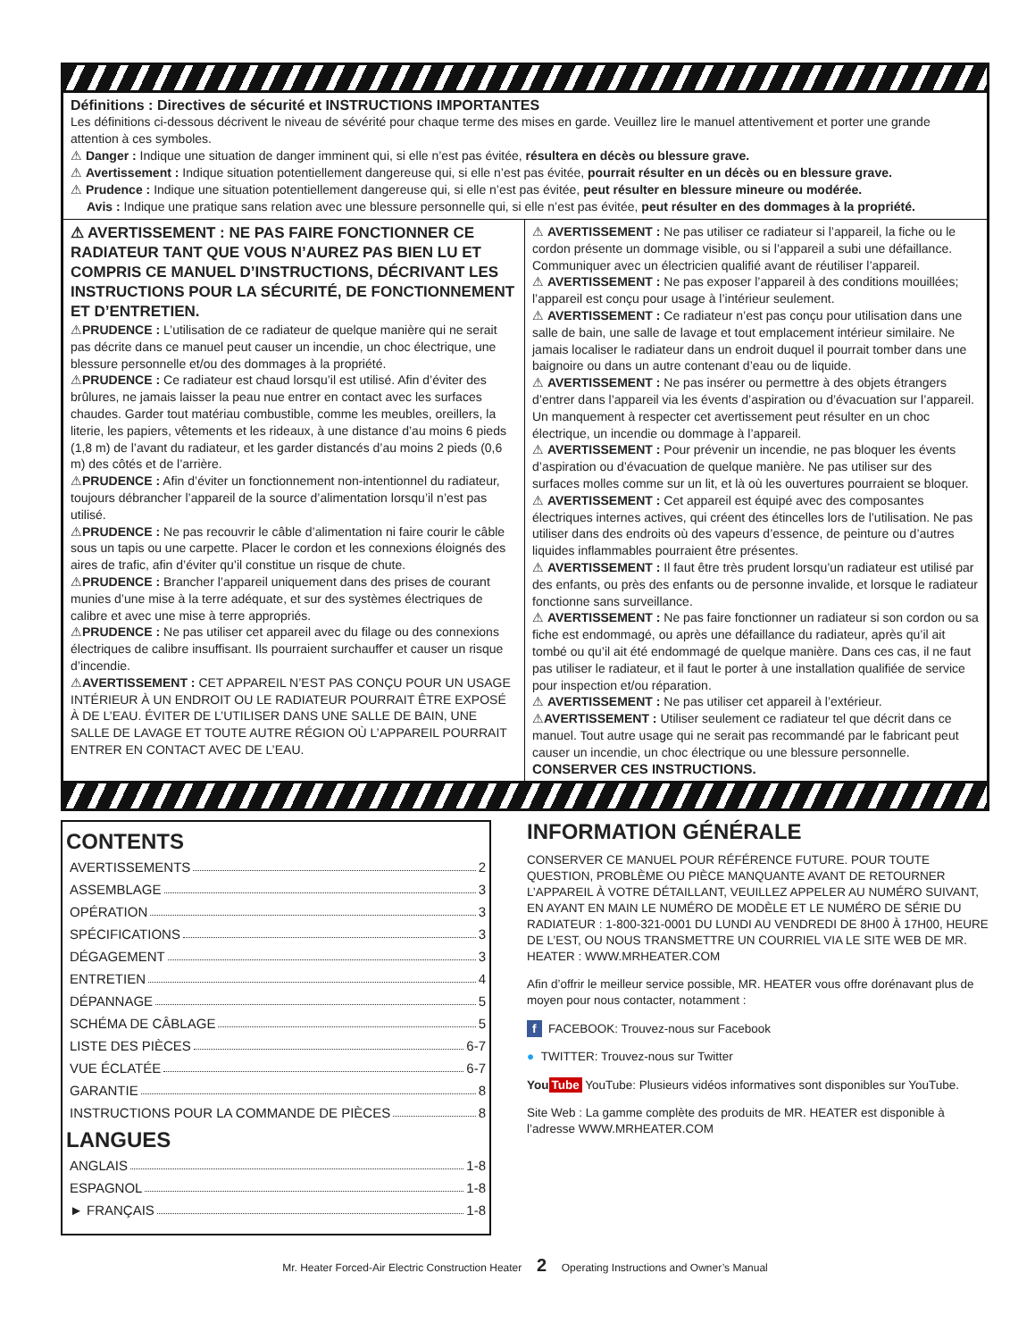Définitions : Directives de sécurité et INSTRUCTIONS IMPORTANTES
Les définitions ci-dessous décrivent le niveau de sévérité pour chaque terme des mises en garde. Veuillez lire le manuel attentivement et porter une grande attention à ces symboles.
⚠ Danger : Indique une situation de danger imminent qui, si elle n’est pas évitée, résultera en décès ou blessure grave.
⚠ Avertissement : Indique situation potentiellement dangereuse qui, si elle n’est pas évitée, pourrait résulter en un décès ou en blessure grave.
⚠ Prudence : Indique une situation potentiellement dangereuse qui, si elle n’est pas évitée, peut résulter en blessure mineure ou modérée.
Avis : Indique une pratique sans relation avec une blessure personnelle qui, si elle n’est pas évitée, peut résulter en des dommages à la propriété.
⚠ AVERTISSEMENT : NE PAS FAIRE FONCTIONNER CE RADIATEUR TANT QUE VOUS N’AUREZ PAS BIEN LU ET COMPRIS CE MANUEL D’INSTRUCTIONS, DÉCRIVANT LES INSTRUCTIONS POUR LA SÉCURITÉ, DE FONCTIONNEMENT ET D’ENTRETIEN.
⚠PRUDENCE : L’utilisation de ce radiateur de quelque manière qui ne serait pas décrite dans ce manuel peut causer un incendie, un choc électrique, une blessure personnelle et/ou des dommages à la propriété.
⚠PRUDENCE : Ce radiateur est chaud lorsqu’il est utilisé. Afin d’éviter des brûlures, ne jamais laisser la peau nue entrer en contact avec les surfaces chaudes. Garder tout matériau combustible, comme les meubles, oreillers, la literie, les papiers, vêtements et les rideaux, à une distance d’au moins 6 pieds (1,8 m) de l’avant du radiateur, et les garder distancés d’au moins 2 pieds (0,6 m) des côtés et de l’arrière.
⚠PRUDENCE : Afin d’éviter un fonctionnement non-intentionnel du radiateur, toujours débrancher l’appareil de la source d’alimentation lorsqu’il n’est pas utilisé.
⚠PRUDENCE : Ne pas recouvrir le câble d’alimentation ni faire courir le câble sous un tapis ou une carpette. Placer le cordon et les connexions éloignés des aires de trafic, afin d’éviter qu’il constitue un risque de chute.
⚠PRUDENCE : Brancher l’appareil uniquement dans des prises de courant munies d’une mise à la terre adéquate, et sur des systèmes électriques de calibre et avec une mise à terre appropriés.
⚠PRUDENCE : Ne pas utiliser cet appareil avec du filage ou des connexions électriques de calibre insuffisant. Ils pourraient surchauffer et causer un risque d’incendie.
⚠AVERTISSEMENT : CET APPAREIL N’EST PAS CONÇU POUR UN USAGE INTÉRIEUR À UN ENDROIT OU LE RADIATEUR POURRAIT ÊTRE EXPOSÉ À DE L’EAU. ÉVITER DE L’UTILISER DANS UNE SALLE DE BAIN, UNE SALLE DE LAVAGE ET TOUTE AUTRE RÉGION OÙ L’APPAREIL POURRAIT ENTRER EN CONTACT AVEC DE L’EAU.
⚠ AVERTISSEMENT : Ne pas utiliser ce radiateur si l’appareil, la fiche ou le cordon présente un dommage visible, ou si l’appareil a subi une défaillance. Communiquer avec un électricien qualifié avant de réutiliser l’appareil.
⚠ AVERTISSEMENT : Ne pas exposer l’appareil à des conditions mouillées; l’appareil est conçu pour usage à l’intérieur seulement.
⚠ AVERTISSEMENT : Ce radiateur n’est pas conçu pour utilisation dans une salle de bain, une salle de lavage et tout emplacement intérieur similaire. Ne jamais localiser le radiateur dans un endroit duquel il pourrait tomber dans une baignoire ou dans un autre contenant d’eau ou de liquide.
⚠ AVERTISSEMENT : Ne pas insérer ou permettre à des objets étrangers d’entrer dans l’appareil via les évents d’aspiration ou d’évacuation sur l’appareil. Un manquement à respecter cet avertissement peut résulter en un choc électrique, un incendie ou dommage à l’appareil.
⚠ AVERTISSEMENT : Pour prévenir un incendie, ne pas bloquer les évents d’aspiration ou d’évacuation de quelque manière. Ne pas utiliser sur des surfaces molles comme sur un lit, et là où les ouvertures pourraient se bloquer.
⚠ AVERTISSEMENT : Cet appareil est équipé avec des composantes électriques internes actives, qui créent des étincelles lors de l’utilisation. Ne pas utiliser dans des endroits où des vapeurs d’essence, de peinture ou d’autres liquides inflammables pourraient être présentes.
⚠ AVERTISSEMENT : Il faut être très prudent lorsqu’un radiateur est utilisé par des enfants, ou près des enfants ou de personne invalide, et lorsque le radiateur fonctionne sans surveillance.
⚠ AVERTISSEMENT : Ne pas faire fonctionner un radiateur si son cordon ou sa fiche est endommagé, ou après une défaillance du radiateur, après qu’il ait tombé ou qu’il ait été endommagé de quelque manière. Dans ces cas, il ne faut pas utiliser le radiateur, et il faut le porter à une installation qualifiée de service pour inspection et/ou réparation.
⚠ AVERTISSEMENT : Ne pas utiliser cet appareil à l’extérieur.
⚠AVERTISSEMENT : Utiliser seulement ce radiateur tel que décrit dans ce manuel. Tout autre usage qui ne serait pas recommandé par le fabricant peut causer un incendie, un choc électrique ou une blessure personnelle.
CONSERVER CES INSTRUCTIONS.
CONTENTS
AVERTISSEMENTS 2
ASSEMBLAGE 3
OPÉRATION 3
SPÉCIFICATIONS 3
DÉGAGEMENT 3
ENTRETIEN 4
DÉPANNAGE 5
SCHÉMA DE CÂBLAGE 5
LISTE DES PIÈCES 6-7
VUE ÉCLATÉE 6-7
GARANTIE 8
INSTRUCTIONS POUR LA COMMANDE DE PIÈCES 8
LANGUES
ANGLAIS 1-8
ESPAGNOL 1-8
► FRANÇAIS 1-8
INFORMATION GÉNÉRALE
CONSERVER CE MANUEL POUR RÉFÉRENCE FUTURE. POUR TOUTE QUESTION, PROBLÈME OU PIÈCE MANQUANTE AVANT DE RETOURNER L’APPAREIL À VOTRE DÉTAILLANT, VEUILLEZ APPELER AU NUMÉRO SUIVANT, EN AYANT EN MAIN LE NUMÉRO DE MODÈLE ET LE NUMÉRO DE SÉRIE DU RADIATEUR : 1-800-321-0001 DU LUNDI AU VENDREDI DE 8H00 À 17H00, HEURE DE L’EST, OU NOUS TRANSMETTRE UN COURRIEL VIA LE SITE WEB DE MR. HEATER : WWW.MRHEATER.COM
Afin d’offrir le meilleur service possible, MR. HEATER vous offre dorénavant plus de moyen pour nous contacter, notamment :
f FACEBOOK: Trouvez-nous sur Facebook
● TWITTER: Trouvez-nous sur Twitter
You Tube YouTube: Plusieurs vidéos informatives sont disponibles sur YouTube.
Site Web : La gamme complète des produits de MR. HEATER est disponible à l’adresse WWW.MRHEATER.COM
Mr. Heater Forced-Air Electric Construction Heater 2 Operating Instructions and Owner’s Manual